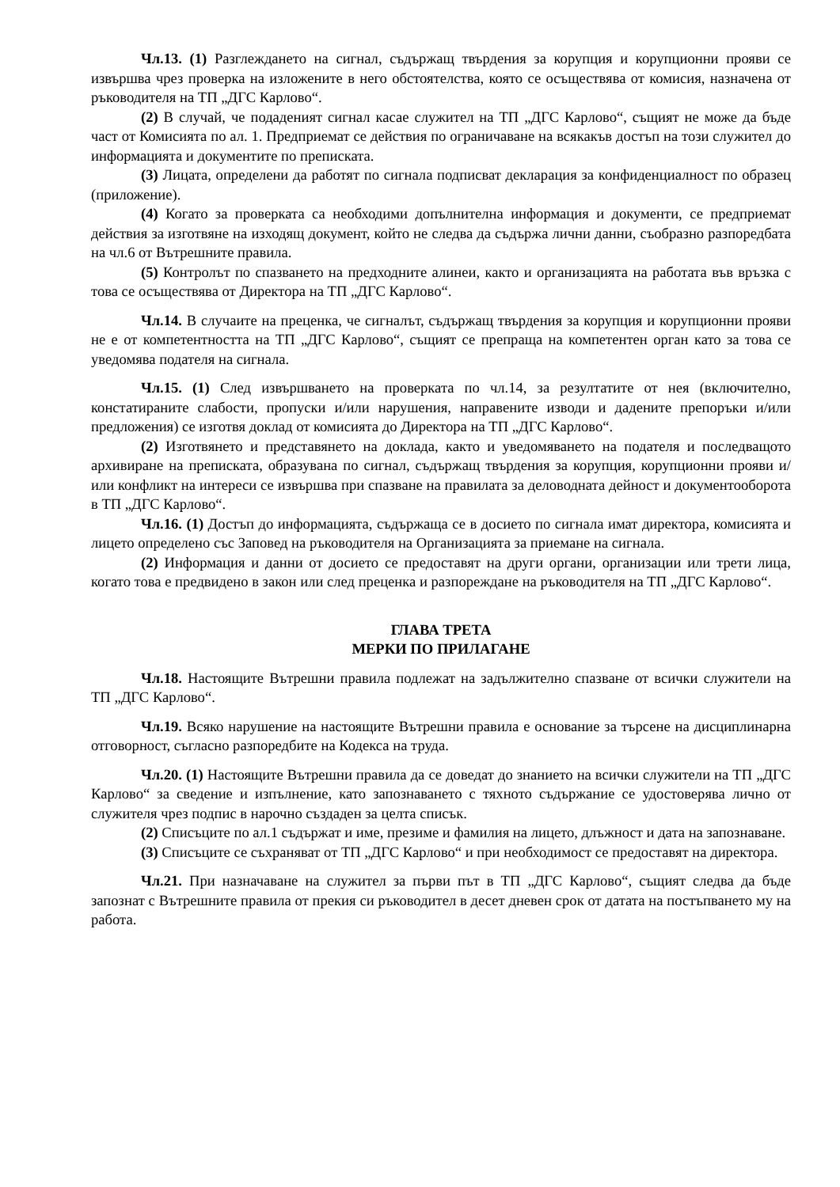Чл.13. (1) Разглеждането на сигнал, съдържащ твърдения за корупция и корупционни прояви се извършва чрез проверка на изложените в него обстоятелства, която се осъществява от комисия, назначена от ръководителя на ТП „ДГС Карлово“.
(2) В случай, че подаденият сигнал касае служител на ТП „ДГС Карлово“, същият не може да бъде част от Комисията по ал. 1. Предприемат се действия по ограничаване на всякакъв достъп на този служител до информацията и документите по преписката.
(3) Лицата, определени да работят по сигнала подписват декларация за конфиденциалност по образец (приложение).
(4) Когато за проверката са необходими допълнителна информация и документи, се предприемат действия за изготвяне на изходящ документ, който не следва да съдържа лични данни, съобразно разпоредбата на чл.6 от Вътрешните правила.
(5) Контролът по спазването на предходните алинеи, както и организацията на работата във връзка с това се осъществява от Директора на ТП „ДГС Карлово“.
Чл.14. В случаите на преценка, че сигналът, съдържащ твърдения за корупция и корупционни прояви не е от компетентността на ТП „ДГС Карлово“, същият се препраща на компетентен орган като за това се уведомява подателя на сигнала.
Чл.15. (1) След извършването на проверката по чл.14, за резултатите от нея (включително, констатираните слабости, пропуски и/или нарушения, направените изводи и дадените препоръки и/или предложения) се изготвя доклад от комисията до Директора на ТП „ДГС Карлово“.
(2) Изготвянето и представянето на доклада, както и уведомяването на подателя и последващото архивиране на преписката, образувана по сигнал, съдържащ твърдения за корупция, корупционни прояви и/или конфликт на интереси се извършва при спазване на правилата за деловодната дейност и документооборота в ТП „ДГС Карлово“.
Чл.16. (1) Достъп до информацията, съдържаща се в досието по сигнала имат директора, комисията и лицето определено със Заповед на ръководителя на Организацията за приемане на сигнала.
(2) Информация и данни от досието се предоставят на други органи, организации или трети лица, когато това е предвидено в закон или след преценка и разпореждане на ръководителя на ТП „ДГС Карлово“.
ГЛАВА ТРЕТА
МЕРКИ ПО ПРИЛАГАНЕ
Чл.18. Настоящите Вътрешни правила подлежат на задължително спазване от всички служители на ТП „ДГС Карлово“.
Чл.19. Всяко нарушение на настоящите Вътрешни правила е основание за търсене на дисциплинарна отговорност, съгласно разпоредбите на Кодекса на труда.
Чл.20. (1) Настоящите Вътрешни правила да се доведат до знанието на всички служители на ТП „ДГС Карлово“ за сведение и изпълнение, като запознаването с тяхното съдържание се удостоверява лично от служителя чрез подпис в нарочно създаден за целта списък.
(2) Списъците по ал.1 съдържат и име, презиме и фамилия на лицето, длъжност и дата на запознаване.
(3) Списъците се съхраняват от ТП „ДГС Карлово“ и при необходимост се предоставят на директора.
Чл.21. При назначаване на служител за първи път в ТП „ДГС Карлово“, същият следва да бъде запознат с Вътрешните правила от прекия си ръководител в десет дневен срок от датата на постъпването му на работа.